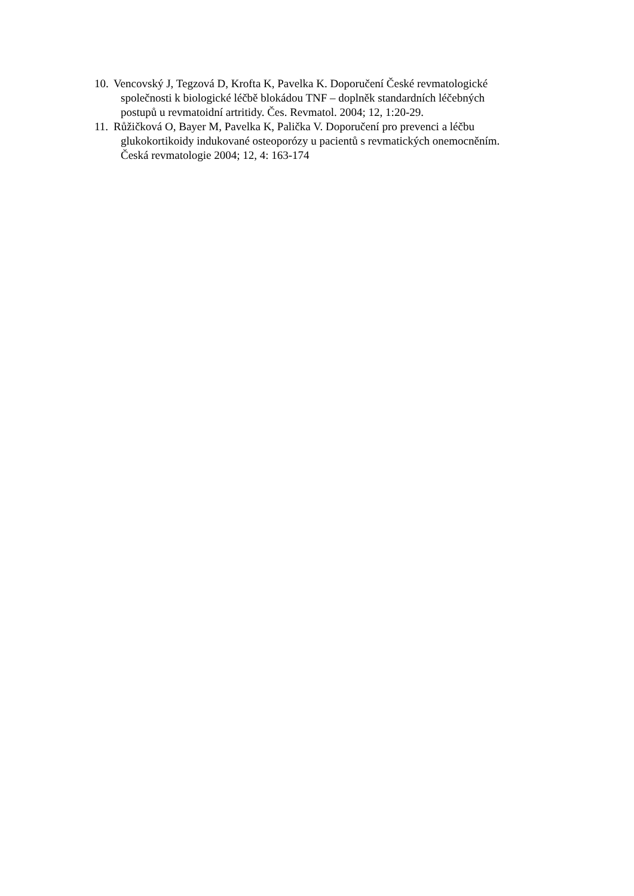10.
Vencovský J, Tegzová D, Krofta K, Pavelka K. Doporučení České revmatologické
společnosti k biologické léčbě blokádou TNF – doplněk standardních léčebných
postupů u revmatoidní artritidy. Čes. Revmatol. 2004; 12, 1:20-29.
11.
Růžičková O, Bayer M, Pavelka K, Palička V. Doporučení pro prevenci a léčbu
glukokortikoidy indukované osteoporózy u pacientů s revmatických onemocněním.
Česká revmatologie 2004; 12, 4: 163-174